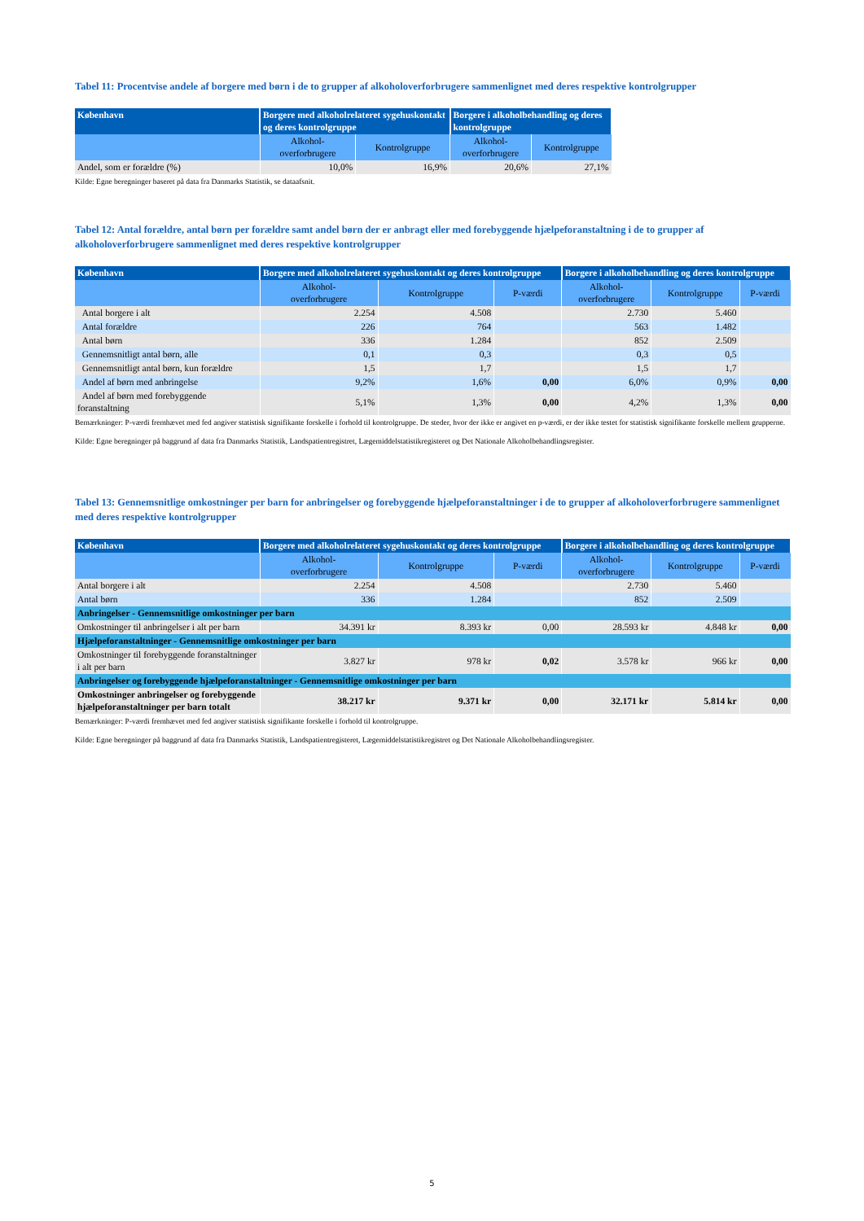Tabel 11: Procentvise andele af borgere med børn i de to grupper af alkoholoverforbrugere sammenlignet med deres respektive kontrolgrupper
| København | Borgere med alkoholrelateret sygehuskontakt og deres kontrolgruppe | | Borgere i alkoholbehandling og deres kontrolgruppe | |
| --- | --- | --- | --- | --- |
| | Alkohol- overforbrugere | Kontrolgruppe | Alkohol- overforbrugere | Kontrolgruppe |
| Andel, som er forældre (%) | 10,0% | 16,9% | 20,6% | 27,1% |
Kilde: Egne beregninger baseret på data fra Danmarks Statistik, se dataafsnit.
Tabel 12: Antal forældre, antal børn per forældre samt andel børn der er anbragt eller med forebyggende hjælpeforanstaltning i de to grupper af alkoholoverforbrugere sammenlignet med deres respektive kontrolgrupper
| København | Borgere med alkoholrelateret sygehuskontakt og deres kontrolgruppe | | | Borgere i alkoholbehandling og deres kontrolgruppe | | |
| --- | --- | --- | --- | --- | --- | --- |
| | Alkohol- overforbrugere | Kontrolgruppe | P-værdi | Alkohol- overforbrugere | Kontrolgruppe | P-værdi |
| Antal borgere i alt | 2.254 | 4.508 | | 2.730 | 5.460 | |
| Antal forældre | 226 | 764 | | 563 | 1.482 | |
| Antal børn | 336 | 1.284 | | 852 | 2.509 | |
| Gennemsnitligt antal børn, alle | 0,1 | 0,3 | | 0,3 | 0,5 | |
| Gennemsnitligt antal børn, kun forældre | 1,5 | 1,7 | | 1,5 | 1,7 | |
| Andel af børn med anbringelse | 9,2% | 1,6% | 0,00 | 6,0% | 0,9% | 0,00 |
| Andel af børn med forebyggende foranstaltning | 5,1% | 1,3% | 0,00 | 4,2% | 1,3% | 0,00 |
Bemærkninger: P-værdi fremhævet med fed angiver statistisk signifikante forskelle i forhold til kontrolgruppe. De steder, hvor der ikke er angivet en p-værdi, er der ikke testet for statistisk signifikante forskelle mellem grupperne.
Kilde: Egne beregninger på baggrund af data fra Danmarks Statistik, Landspatientregistret, Lægemiddelstatistikregisteret og Det Nationale Alkoholbehandlingsregister.
Tabel 13: Gennemsnitlige omkostninger per barn for anbringelser og forebyggende hjælpeforanstaltninger i de to grupper af alkoholoverforbrugere sammenlignet med deres respektive kontrolgrupper
| København | Borgere med alkoholrelateret sygehuskontakt og deres kontrolgruppe | | | Borgere i alkoholbehandling og deres kontrolgruppe | | |
| --- | --- | --- | --- | --- | --- | --- |
| | Alkohol- overforbrugere | Kontrolgruppe | P-værdi | Alkohol- overforbrugere | Kontrolgruppe | P-værdi |
| Antal borgere i alt | 2.254 | 4.508 | | 2.730 | 5.460 | |
| Antal børn | 336 | 1.284 | | 852 | 2.509 | |
| Anbringelser - Gennemsnitlige omkostninger per barn | | | | | | |
| Omkostninger til anbringelser i alt per barn | 34.391 kr | 8.393 kr | 0,00 | 28.593 kr | 4.848 kr | 0,00 |
| Hjælpeforanstaltninger - Gennemsnitlige omkostninger per barn | | | | | | |
| Omkostninger til forebyggende foranstaltninger i alt per barn | 3.827 kr | 978 kr | 0,02 | 3.578 kr | 966 kr | 0,00 |
| Anbringelser og forebyggende hjælpeforanstaltninger - Gennemsnitlige omkostninger per barn | | | | | | |
| Omkostninger anbringelser og forebyggende hjælpeforanstaltninger per barn totalt | 38.217 kr | 9.371 kr | 0,00 | 32.171 kr | 5.814 kr | 0,00 |
Bemærkninger: P-værdi fremhævet med fed angiver statistisk signifikante forskelle i forhold til kontrolgruppe.
Kilde: Egne beregninger på baggrund af data fra Danmarks Statistik, Landspatientregisteret, Lægemiddelstatistikregistret og Det Nationale Alkoholbehandlingsregister.
5